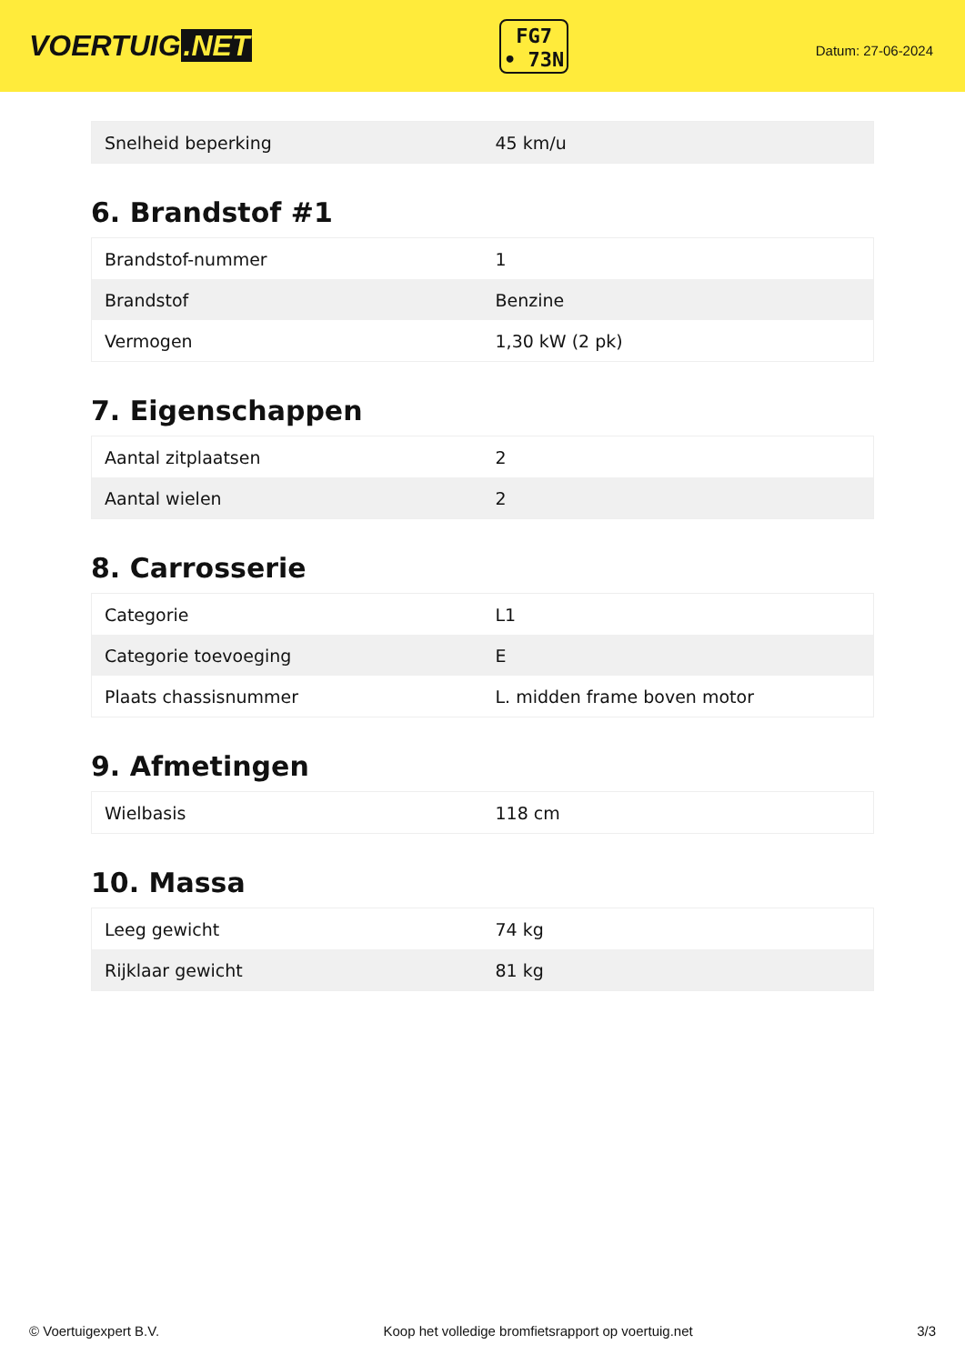VOERTUIG.NET
FG7
• 73N
Datum: 27-06-2024
| Snelheid beperking | 45 km/u |
6. Brandstof #1
| Brandstof-nummer | 1 |
| Brandstof | Benzine |
| Vermogen | 1,30 kW (2 pk) |
7. Eigenschappen
| Aantal zitplaatsen | 2 |
| Aantal wielen | 2 |
8. Carrosserie
| Categorie | L1 |
| Categorie toevoeging | E |
| Plaats chassisnummer | L. midden frame boven motor |
9. Afmetingen
| Wielbasis | 118 cm |
10. Massa
| Leeg gewicht | 74 kg |
| Rijklaar gewicht | 81 kg |
© Voertuigexpert B.V. Koop het volledige bromfietsrapport op voertuig.net 3/3